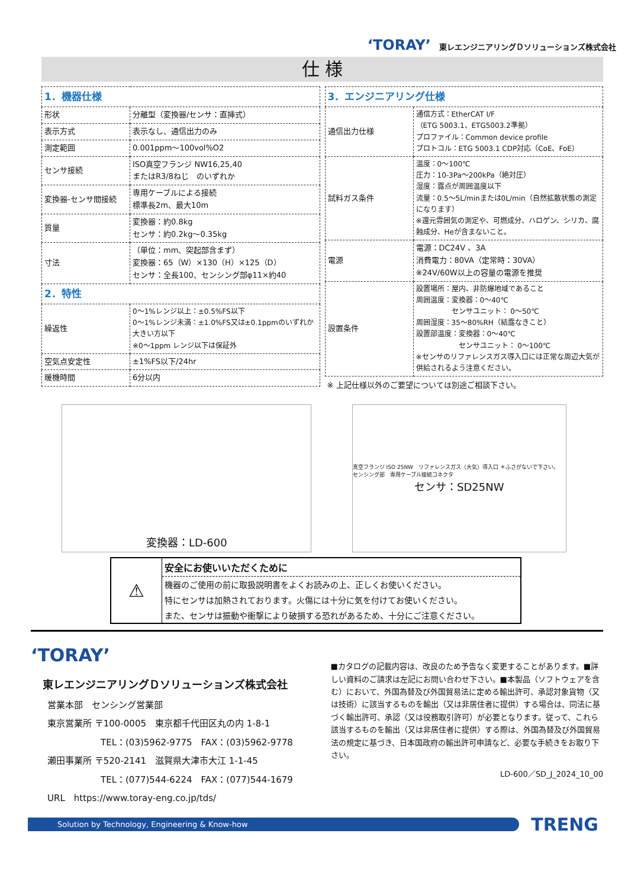‘TORAY’ 東レエンジニアリングＤソリューションズ株式会社
仕 様
| 1．機器仕様 | |
| 形状 | 分離型（変換器/センサ：直挿式） |
| 表示方式 | 表示なし、通信出力のみ |
| 測定範囲 | 0.001ppm～100vol%O2 |
| センサ接続 | ISO真空フランジ NW16,25,40 またはR3/8ねじ のいずれか |
| 変換器-センサ間接続 | 専用ケーブルによる接続 標準長2m、最大10m |
| 質量 | 変換器：約0.8kg センサ：約0.2kg～0.35kg |
| 寸法 | （単位：mm、突起部含まず） 変換器：65（W）×130（H）×125（D） センサ：全長100、センシング部φ11×約40 |
| 2．特性 | |
| 繰返性 | 0～1%レンジ以上：±0.5%FS以下 0～1%レンジ未満：±1.0%FS又は±0.1ppmのいずれか大きい方以下 ※0～1ppm レンジ以下は保証外 |
| 空気点安定性 | ±1%FS以下/24hr |
| 暖機時間 | 6分以内 |
| 3．エンジニアリング仕様 | |
| 通信出力仕様 | 通信方式：EtherCAT I/F （ETG 5003.1、ETG5003.2準拠） プロファイル：Common device profile プロトコル：ETG 5003.1 CDP対応（CoE、FoE） |
| 試料ガス条件 | 温度：0～100℃ 圧力：10-3Pa～200kPa（絶対圧） 湿度：露点が周囲温度以下 流量：0.5～5L/minまたは0L/min（自然拡散状態の測定になります） ※還元雰囲気の測定や、可燃成分、ハロゲン、シリカ、腐蝕成分、Heが含まないこと。 |
| 電源 | 電源：DC24V 、3A 消費電力：80VA（定常時：30VA） ※24V/60W以上の容量の電源を推奨 |
| 設置条件 | 設置場所：屋内、非防爆地域であること 周囲温度：変換器：0～40℃ センサユニット： 0～50℃ 周囲湿度：35～80%RH（結露なきこと） 設置部温度：変換器：0～40℃ センサユニット： 0～100℃ ※センサのリファレンスガス導入口には正常な周辺大気が供給されるよう注意ください。 |
※ 上記仕様以外のご要望については別途ご相談下さい。
変換器：LD-600
真空フランジ ISO 25NW　リファレンスガス（大気）導入口 ＊ふさがないで下さい。　センシング部　専用ケーブル接続コネクタ
センサ：SD25NW
⚠
安全にお使いいただくために
機器のご使用の前に取扱説明書をよくお読みの上、正しくお使いください。
特にセンサは加熱されております。火傷には十分に気を付けてお使いください。
また、センサは振動や衝撃により破損する恐れがあるため、十分にご注意ください。
‘TORAY’
東レエンジニアリングＤソリューションズ株式会社
営業本部　センシング営業部
東京営業所 〒100-0005　東京都千代田区丸の内 1-8-1
　　　　　　TEL：(03)5962-9775　FAX：(03)5962-9778
瀬田事業所 〒520-2141　滋賀県大津市大江 1-1-45
　　　　　　TEL：(077)544-6224　FAX：(077)544-1679
URL　https://www.toray-eng.co.jp/tds/
■カタログの記載内容は、改良のため予告なく変更することがあります。■詳しい資料のご請求は左記にお問い合わせ下さい。■本製品（ソフトウェアを含む）において、外国為替及び外国貿易法に定める輸出許可、承認対象貨物（又は技術）に該当するものを輸出（又は非居住者に提供）する場合は、同法に基づく輸出許可、承認（又は役務取引許可）が必要となります。従って、これら該当するものを輸出（又は非居住者に提供）する際は、外国為替及び外国貿易法の規定に基づき、日本国政府の輸出許可申請など、必要な手続きをお取り下さい。
LD-600／SD_J_2024_10_00
Solution by Technology, Engineering & Know-how
TRENG